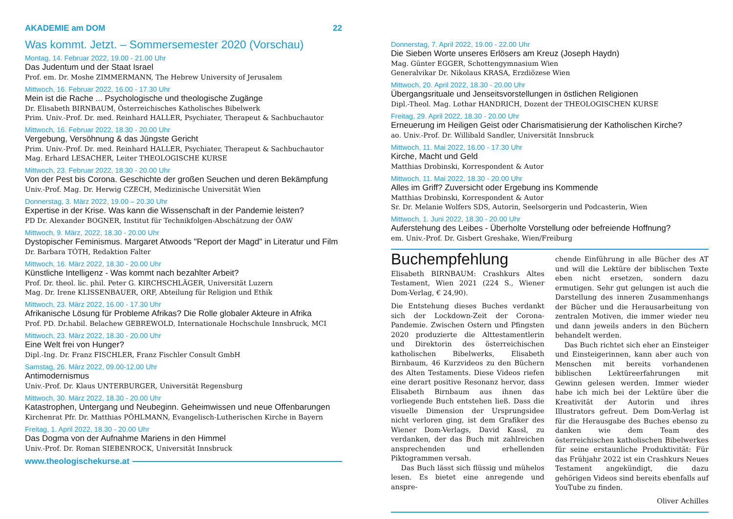AKADEMIE am DOM 22
Was kommt. Jetzt. – Sommersemester 2020 (Vorschau)
Montag, 14. Februar 2022, 19.00 - 21.00 Uhr
Das Judentum und der Staat Israel
Prof. em. Dr. Moshe ZIMMERMANN, The Hebrew University of Jerusalem
Mittwoch, 16. Februar 2022, 16.00 - 17.30 Uhr
Mein ist die Rache ... Psychologische und theologische Zugänge
Dr. Elisabeth BIRNBAUM, Österreichisches Katholisches Bibelwerk
Prim. Univ.-Prof. Dr. med. Reinhard HALLER, Psychiater, Therapeut & Sachbuchautor
Mittwoch, 16. Februar 2022, 18.30 - 20.00 Uhr
Vergebung, Versöhnung & das Jüngste Gericht
Prim. Univ.-Prof. Dr. med. Reinhard HALLER, Psychiater, Therapeut & Sachbuchautor
Mag. Erhard LESACHER, Leiter THEOLOGISCHE KURSE
Mittwoch, 23. Februar 2022, 18.30 - 20.00 Uhr
Von der Pest bis Corona. Geschichte der großen Seuchen und deren Bekämpfung
Univ.-Prof. Mag. Dr. Herwig CZECH, Medizinische Universität Wien
Donnerstag, 3. März 2022, 19.00 – 20.30 Uhr
Expertise in der Krise. Was kann die Wissenschaft in der Pandemie leisten?
PD Dr. Alexander BOGNER, Institut für Technikfolgen-Abschätzung der ÖAW
Mittwoch, 9. März, 2022, 18.30 - 20.00 Uhr
Dystopischer Feminismus. Margaret Atwoods "Report der Magd" in Literatur und Film
Dr. Barbara TÓTH, Redaktion Falter
Mittwoch, 16. März 2022, 18.30 - 20.00 Uhr
Künstliche Intelligenz - Was kommt nach bezahlter Arbeit?
Prof. Dr. theol. lic. phil. Peter G. KIRCHSCHLÄGER, Universität Luzern
Mag. Dr. Irene KLISSENBAUER, ORF, Abteilung für Religion und Ethik
Mittwoch, 23. März 2022, 16.00 - 17.30 Uhr
Afrikanische Lösung für Probleme Afrikas? Die Rolle globaler Akteure in Afrika
Prof. PD. Dr.habil. Belachew GEBREWOLD, Internationale Hochschule Innsbruck, MCI
Mittwoch, 23. März 2022, 18.30 - 20.00 Uhr
Eine Welt frei von Hunger?
Dipl.-Ing. Dr. Franz FISCHLER, Franz Fischler Consult GmbH
Samstag, 26. März 2022, 09.00-12.00 Uhr
Antimodernismus
Univ.-Prof. Dr. Klaus UNTERBURGER, Universität Regensburg
Mittwoch, 30. März 2022, 18.30 - 20.00 Uhr
Katastrophen, Untergang und Neubeginn. Geheimwissen und neue Offenbarungen
Kirchenrat Pfr. Dr. Matthias PÖHLMANN, Evangelisch-Lutherischen Kirche in Bayern
Freitag, 1. April 2022, 18.30 - 20.00 Uhr
Das Dogma von der Aufnahme Mariens in den Himmel
Univ.-Prof. Dr. Roman SIEBENROCK, Universität Innsbruck
www.theologischekurse.at
Donnerstag, 7. April 2022, 19.00 - 22.00 Uhr
Die Sieben Worte unseres Erlösers am Kreuz (Joseph Haydn)
Mag. Günter EGGER, Schottengymnasium Wien
Generalvikar Dr. Nikolaus KRASA, Erzdiözese Wien
Mittwoch, 20. April 2022, 18.30 - 20.00 Uhr
Übergangsrituale und Jenseitsvorstellungen in östlichen Religionen
Dipl.-Theol. Mag. Lothar HANDRICH, Dozent der THEOLOGISCHEN KURSE
Freitag, 29. April 2022, 18.30 - 20.00 Uhr
Erneuerung im Heiligen Geist oder Charismatisierung der Katholischen Kirche?
ao. Univ.-Prof. Dr. Willibald Sandler, Universität Innsbruck
Mittwoch, 11. Mai 2022, 16.00 - 17.30 Uhr
Kirche, Macht und Geld
Matthias Drobinski, Korrespondent & Autor
Mittwoch, 11. Mai 2022, 18.30 - 20.00 Uhr
Alles im Griff? Zuversicht oder Ergebung ins Kommende
Matthias Drobinski, Korrespondent & Autor
Sr. Dr. Melanie Wolfers SDS, Autorin, Seelsorgerin und Podcasterin, Wien
Mittwoch, 1. Juni 2022, 18.30 - 20.00 Uhr
Auferstehung des Leibes - Überholte Vorstellung oder befreiende Hoffnung?
em. Univ.-Prof. Dr. Gisbert Greshake, Wien/Freiburg
Buchempfehlung
Elisabeth BIRNBAUM: Crashkurs Altes Testament, Wien 2021 (224 S., Wiener Dom-Verlag, € 24,90).
Die Entstehung dieses Buches verdankt sich der Lockdown-Zeit der Corona-Pandemie. Zwischen Ostern und Pfingsten 2020 produzierte die Alttestamentlerin und Direktorin des österreichischen katholischen Bibelwerks, Elisabeth Birnbaum, 46 Kurzvideos zu den Büchern des Alten Testaments. Diese Videos riefen eine derart positive Resonanz hervor, dass Elisabeth Birnbaum aus ihnen das vorliegende Buch entstehen ließ. Dass die visuelle Dimension der Ursprungsidee nicht verloren ging, ist dem Grafiker des Wiener Dom-Verlags, David Kassl, zu verdanken, der das Buch mit zahlreichen ansprechenden und erhellenden Piktogrammen versah.
Das Buch lässt sich flüssig und mühelos lesen. Es bietet eine anregende und anspre-
chende Einführung in alle Bücher des AT und will die Lektüre der biblischen Texte eben nicht ersetzen, sondern dazu ermutigen. Sehr gut gelungen ist auch die Darstellung des inneren Zusammenhangs der Bücher und die Herausarbeitung von zentralen Motiven, die immer wieder neu und dann jeweils anders in den Büchern behandelt werden.
Das Buch richtet sich eher an Einsteiger und Einsteigerinnen, kann aber auch von Menschen mit bereits vorhandenen biblischen Lektüreerfahrungen mit Gewinn gelesen werden. Immer wieder habe ich mich bei der Lektüre über die Kreativität der Autorin und ihres Illustrators gefreut. Dem Dom-Verlag ist für die Herausgabe des Buches ebenso zu danken wie dem Team des österreichischen katholischen Bibelwerkes für seine erstaunliche Produktivität: Für das Frühjahr 2022 ist ein Crashkurs Neues Testament angekündigt, die dazu gehörigen Videos sind bereits ebenfalls auf YouTube zu finden.
Oliver Achilles